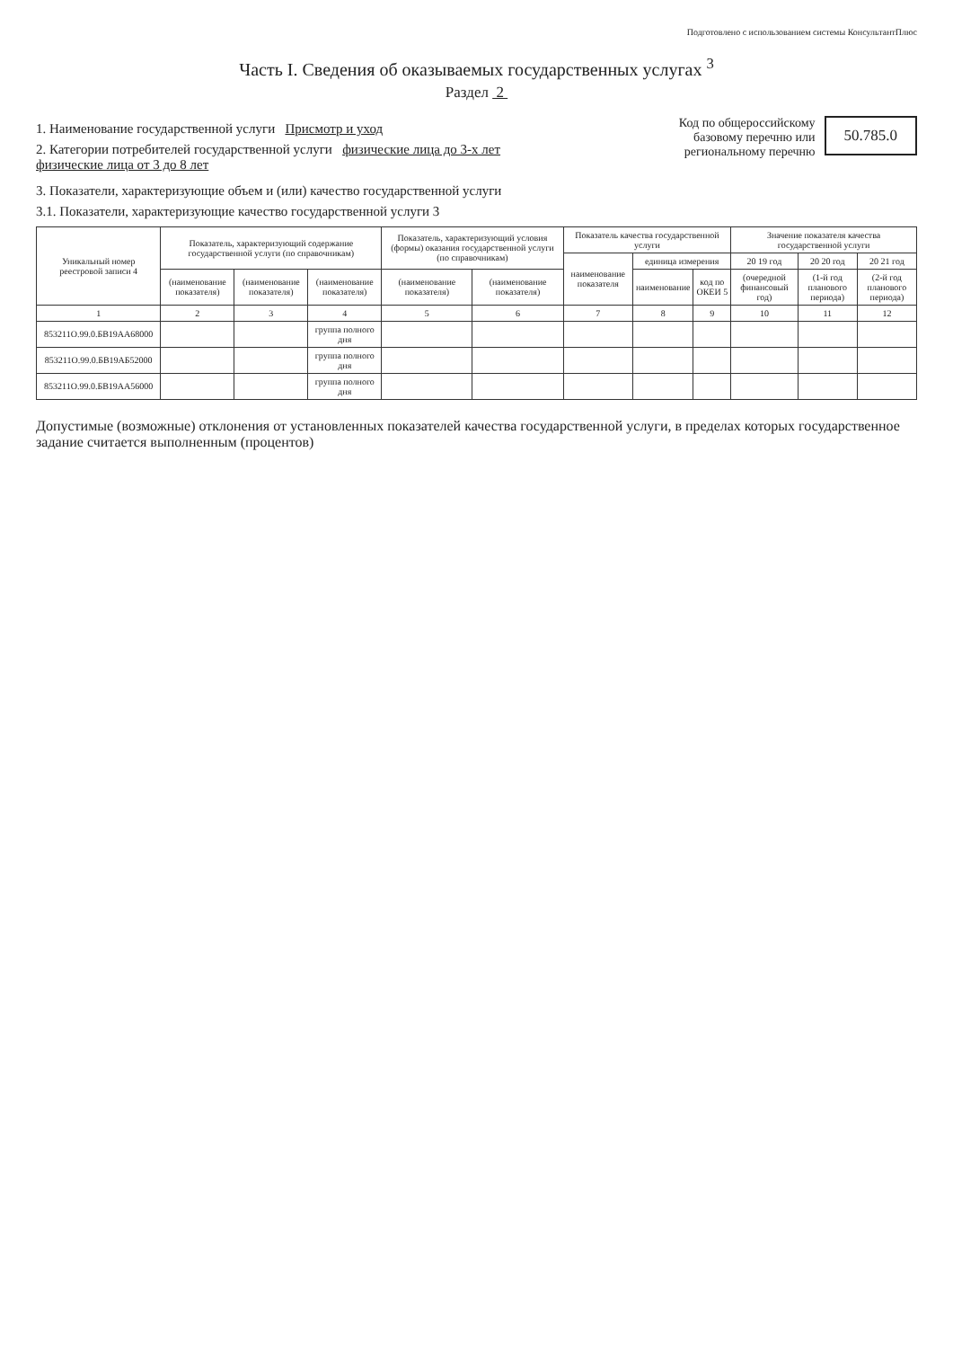Подготовлено с использованием системы КонсультантПлюс
Часть I. Сведения об оказываемых государственных услугах <sup>3</sup>
Раздел 2
1. Наименование государственной услуги Присмотр и уход
2. Категории потребителей государственной услуги физические лица до 3-х лет
физические лица от 3 до 8 лет
Код по общероссийскому
базовому перечню или
региональному перечню
50.785.0
3. Показатели, характеризующие объем и (или) качество государственной услуги
3.1. Показатели, характеризующие качество государственной услуги 3
| Уникальный номер реестровой записи 4 | Показатель, характеризующий содержание государственной услуги (по справочникам) | | | Показатель, характеризующий условия (формы) оказания государственной услуги (по справочникам) | | Показатель качества государственной услуги | | | Значение показателя качества государственной услуги | | |
| --- | --- | --- | --- | --- | --- | --- | --- | --- | --- | --- | --- |
| | | | | | | наименование показателя | единица измерения | | 20 19 год | 20 20 год | 20 21 год |
| | (наименование показателя) | (наименование показателя) | (наименование показателя) | (наименование показателя) | (наименование показателя) | | наименование | код по ОКЕИ 5 | (очередной финансовый год) | (1-й год планового периода) | (2-й год планового периода) |
| 1 | 2 | 3 | 4 | 5 | 6 | 7 | 8 | 9 | 10 | 11 | 12 |
| 853211О.99.0.БВ19АА68000 | | | группа полного дня | | | | | | | | |
| 853211О.99.0.БВ19АБ52000 | | | группа полного дня | | | | | | | | |
| 853211О.99.0.БВ19АА56000 | | | группа полного дня | | | | | | | | |
Допустимые (возможные) отклонения от установленных показателей качества государственной услуги, в пределах которых государственное задание считается выполненным (процентов)